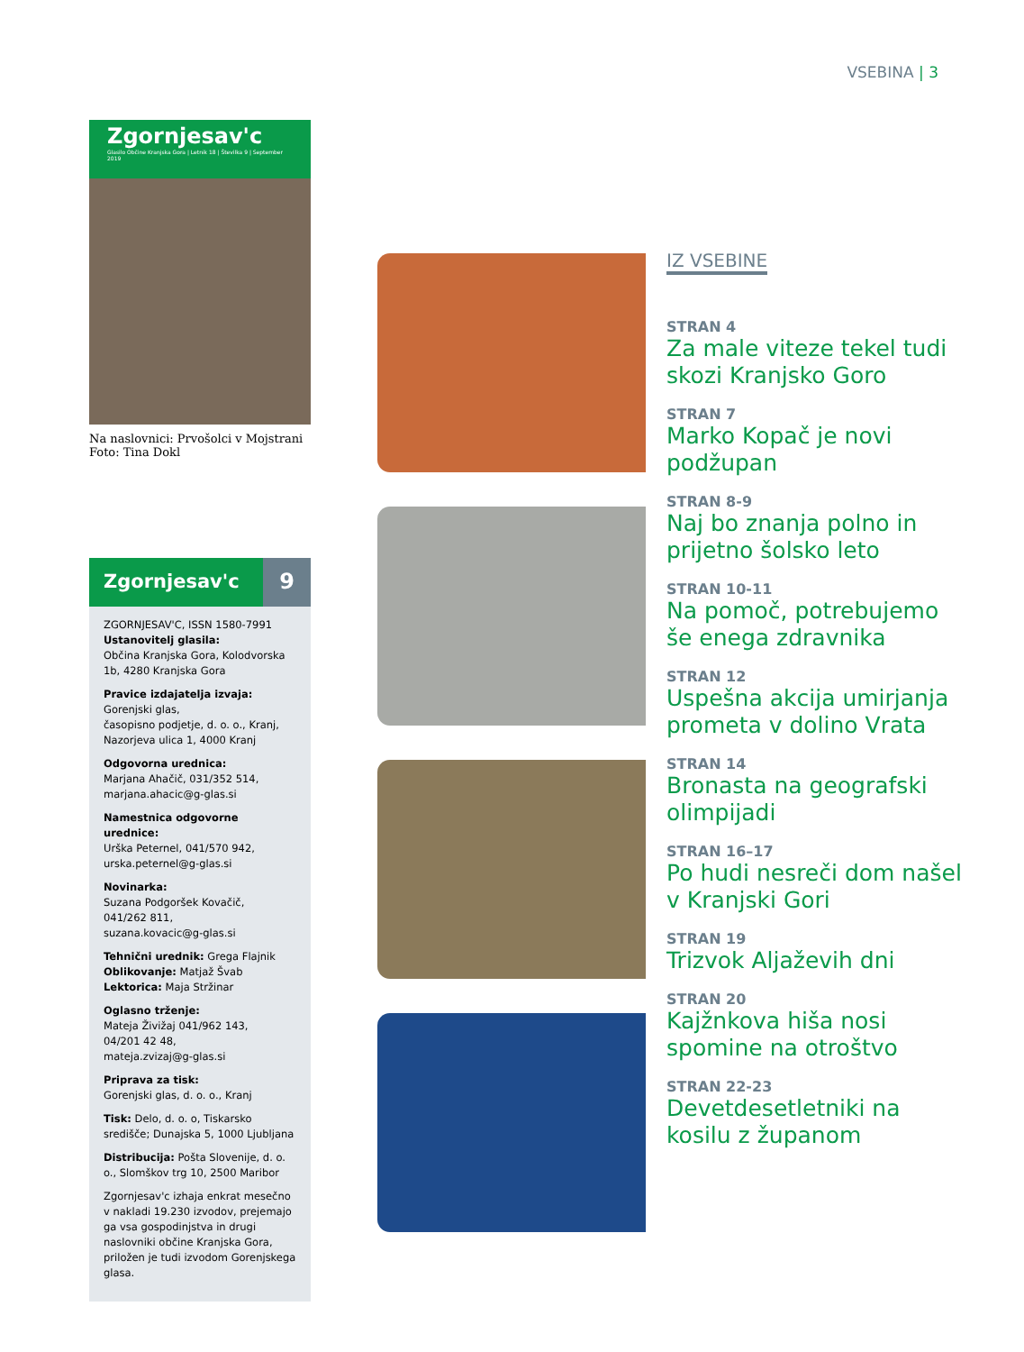VSEBINA | 3
Zgornjesav'c
Glasilo Občine Kranjska Gora | Letnik 18 | Številka 9 | September 2019
Na naslovnici: Prvošolci v Mojstrani
Foto: Tina Dokl
Zgornjesav'c 9
ZGORNJESAV'C, ISSN 1580-7991
Ustanovitelj glasila:
Občina Kranjska Gora, Kolodvorska 1b, 4280 Kranjska Gora
Pravice izdajatelja izvaja:
Gorenjski glas,
časopisno podjetje, d. o. o., Kranj,
Nazorjeva ulica 1, 4000 Kranj
Odgovorna urednica:
Marjana Ahačič, 031/352 514,
marjana.ahacic@g-glas.si
Namestnica odgovorne urednice:
Urška Peternel, 041/570 942,
urska.peternel@g-glas.si
Novinarka:
Suzana Podgoršek Kovačič,
041/262 811,
suzana.kovacic@g-glas.si
Tehnični urednik: Grega Flajnik
Oblikovanje: Matjaž Švab
Lektorica: Maja Stržinar
Oglasno trženje:
Mateja Živižaj 041/962 143,
04/201 42 48,
mateja.zvizaj@g-glas.si
Priprava za tisk:
Gorenjski glas, d. o. o., Kranj
Tisk: Delo, d. o. o, Tiskarsko središče; Dunajska 5, 1000 Ljubljana
Distribucija: Pošta Slovenije, d. o. o., Slomškov trg 10, 2500 Maribor
Zgornjesav'c izhaja enkrat mesečno v nakladi 19.230 izvodov, prejemajo ga vsa gospodinjstva in drugi naslovniki občine Kranjska Gora, priložen je tudi izvodom Gorenjskega glasa.
IZ VSEBINE
STRAN 4
Za male viteze tekel tudi skozi Kranjsko Goro
STRAN 7
Marko Kopač je novi podžupan
STRAN 8-9
Naj bo znanja polno in prijetno šolsko leto
STRAN 10-11
Na pomoč, potrebujemo še enega zdravnika
STRAN 12
Uspešna akcija umirjanja prometa v dolino Vrata
STRAN 14
Bronasta na geografski olimpijadi
STRAN 16–17
Po hudi nesreči dom našel v Kranjski Gori
STRAN 19
Trizvok Aljaževih dni
STRAN 20
Kajžnkova hiša nosi spomine na otroštvo
STRAN 22-23
Devetdesetletniki na kosilu z županom